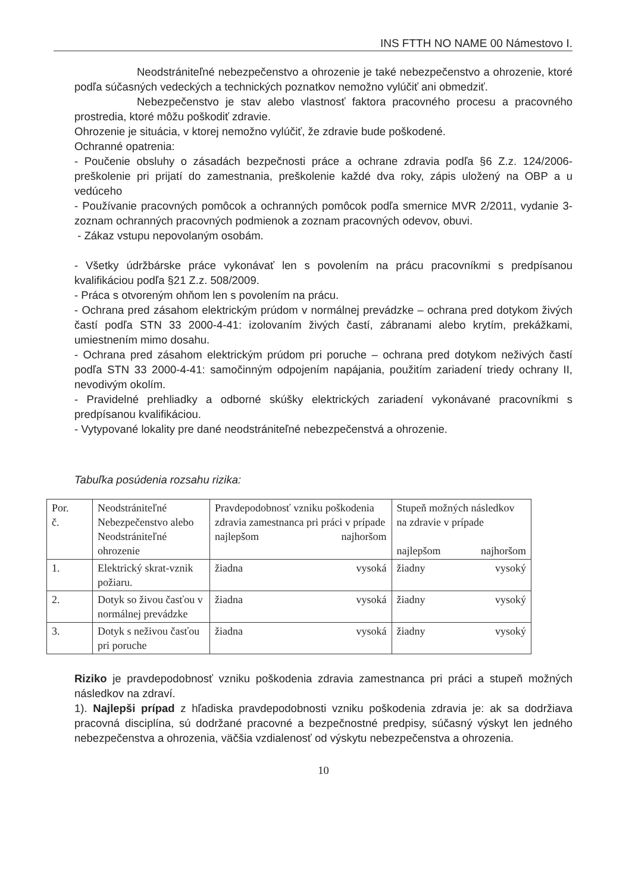INS FTTH NO NAME 00 Námestovo I.
Neodstrániteľné nebezpečenstvo a ohrozenie je také nebezpečenstvo a ohrozenie, ktoré podľa súčasných vedeckých a technických poznatkov nemožno vylúčiť ani obmedziť.
Nebezpečenstvo je stav alebo vlastnosť faktora pracovného procesu a pracovného prostredia, ktoré môžu poškodiť zdravie.
Ohrozenie je situácia, v ktorej nemožno vylúčiť, že zdravie bude poškodené.
Ochranné opatrenia:
- Poučenie obsluhy o zásadách bezpečnosti práce a ochrane zdravia podľa §6 Z.z. 124/2006-preškolenie pri prijatí do zamestnania, preškolenie každé dva roky, zápis uložený na OBP a u vedúceho
- Používanie pracovných pomôcok a ochranných pomôcok podľa smernice MVR 2/2011, vydanie 3-zoznam ochranných pracovných podmienok a zoznam pracovných odevov, obuvi.
- Zákaz vstupu nepovolaným osobám.
- Všetky údržbárske práce vykonávať len s povolením na prácu pracovníkmi s predpísanou kvalifikáciou podľa §21 Z.z. 508/2009.
- Práca s otvoreným ohňom len s povolením na prácu.
- Ochrana pred zásahom elektrickým prúdom v normálnej prevádzke – ochrana pred dotykom živých častí podľa STN 33 2000-4-41: izolovaním živých častí, zábranami alebo krytím, prekážkami, umiestnením mimo dosahu.
- Ochrana pred zásahom elektrickým prúdom pri poruche – ochrana pred dotykom neživých častí podľa STN 33 2000-4-41: samočinným odpojením napájania, použitím zariadení triedy ochrany II, nevodivým okolím.
- Pravidelné prehliadky a odborné skúšky elektrických zariadení vykonávané pracovníkmi s predpísanou kvalifikáciou.
- Vytypované lokality pre dané neodstrániteľné nebezpečenstvá a ohrozenie.
Tabuľka posúdenia rozsahu rizika:
| Por. č. | Neodstrániteľné Nebezpečenstvo alebo Neodstrániteľné ohrozenie | Pravdepodobnosť vzniku poškodenia zdravia zamestnanca pri práci v prípade najlepšom najhoršom | Stupeň možných následkov na zdravie v prípade najlepšom najhoršom |
| 1. | Elektrický skrat-vznik požiaru. | žiadna vysoká | žiadny vysoký |
| 2. | Dotyk so živou časťou v normálnej prevádzke | žiadna vysoká | žiadny vysoký |
| 3. | Dotyk s neživou časťou pri poruche | žiadna vysoká | žiadny vysoký |
Riziko je pravdepodobnosť vzniku poškodenia zdravia zamestnanca pri práci a stupeň možných následkov na zdraví.
1). Najlepši prípad z hľadiska pravdepodobnosti vzniku poškodenia zdravia je: ak sa dodržiava pracovná disciplína, sú dodržané pracovné a bezpečnostné predpisy, súčasný výskyt len jedného nebezpečenstva a ohrozenia, väčšia vzdialenosť od výskytu nebezpečenstva a ohrozenia.
10